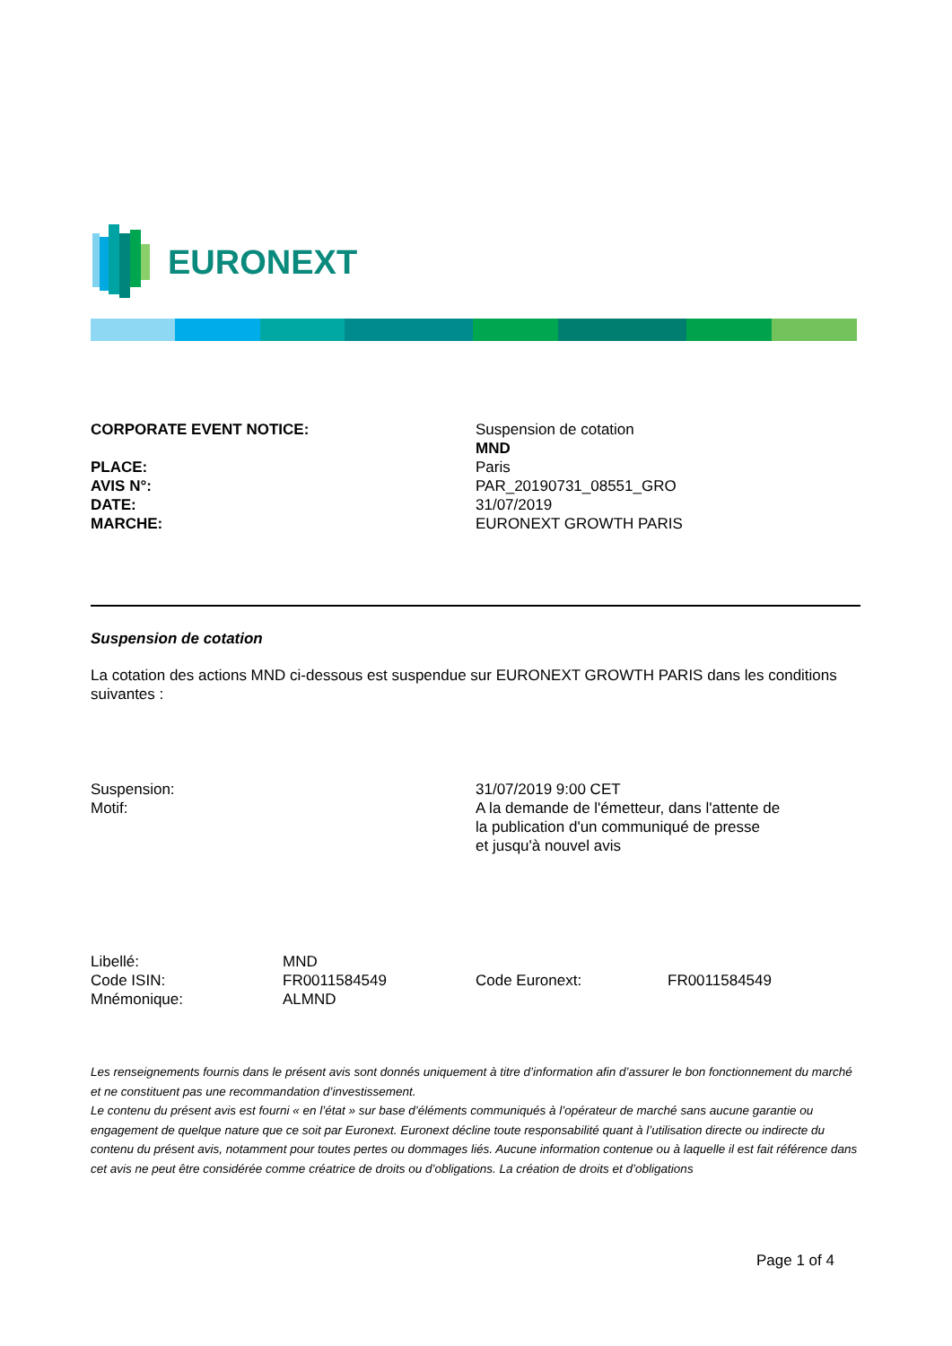EURONEXT
| CORPORATE EVENT NOTICE: | Suspension de cotation MND |
| PLACE: | Paris |
| AVIS N°: | PAR_20190731_08551_GRO |
| DATE: | 31/07/2019 |
| MARCHE: | EURONEXT GROWTH PARIS |
Suspension de cotation
La cotation des actions MND ci-dessous est suspendue sur EURONEXT GROWTH PARIS dans les conditions suivantes :
| Suspension: | 31/07/2019 9:00 CET |
| Motif: | A la demande de l'émetteur, dans l'attente de la publication d'un communiqué de presse et jusqu'à nouvel avis |
| Libellé: | MND | | |
| Code ISIN: | FR0011584549 | Code Euronext: | FR0011584549 |
| Mnémonique: | ALMND | | |
Les renseignements fournis dans le présent avis sont donnés uniquement à titre d’information afin d’assurer le bon fonctionnement du marché et ne constituent pas une recommandation d’investissement.
Le contenu du présent avis est fourni « en l’état » sur base d’éléments communiqués à l’opérateur de marché sans aucune garantie ou engagement de quelque nature que ce soit par Euronext. Euronext décline toute responsabilité quant à l’utilisation directe ou indirecte du contenu du présent avis, notamment pour toutes pertes ou dommages liés. Aucune information contenue ou à laquelle il est fait référence dans cet avis ne peut être considérée comme créatrice de droits ou d’obligations. La création de droits et d’obligations
Page 1 of 4